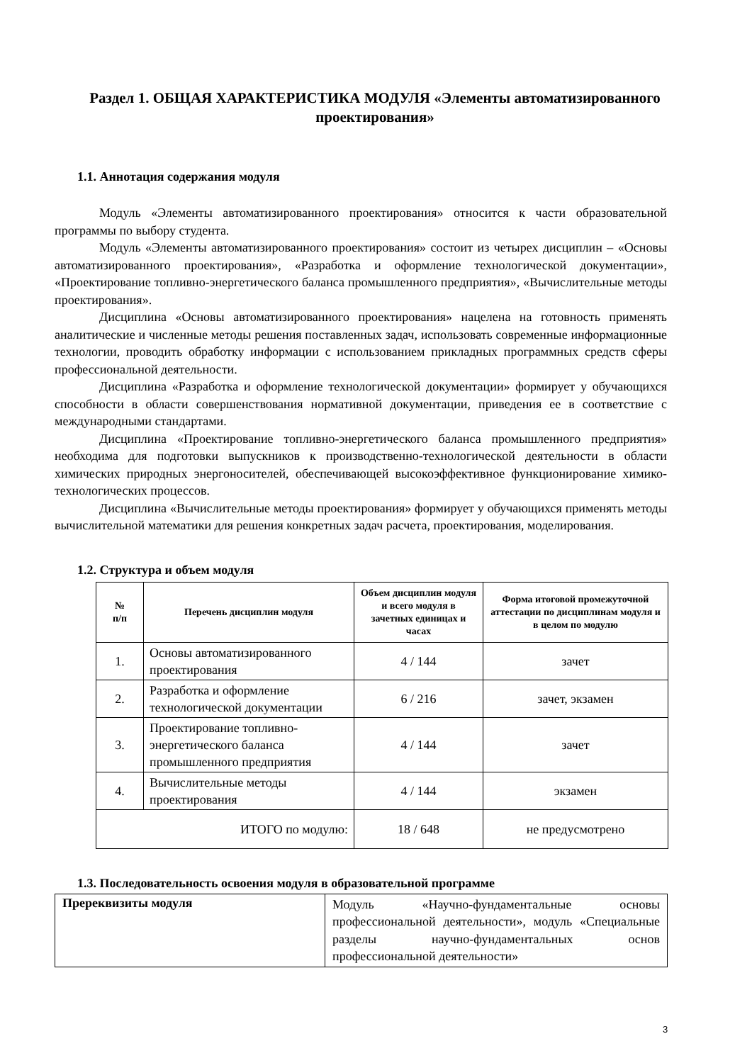Раздел 1. ОБЩАЯ ХАРАКТЕРИСТИКА МОДУЛЯ «Элементы автоматизированного проектирования»
1.1. Аннотация содержания модуля
Модуль «Элементы автоматизированного проектирования» относится к части образовательной программы по выбору студента.
Модуль «Элементы автоматизированного проектирования» состоит из четырех дисциплин – «Основы автоматизированного проектирования», «Разработка и оформление технологической документации», «Проектирование топливно-энергетического баланса промышленного предприятия», «Вычислительные методы проектирования».
Дисциплина «Основы автоматизированного проектирования» нацелена на готовность применять аналитические и численные методы решения поставленных задач, использовать современные информационные технологии, проводить обработку информации с использованием прикладных программных средств сферы профессиональной деятельности.
Дисциплина «Разработка и оформление технологической документации» формирует у обучающихся способности в области совершенствования нормативной документации, приведения ее в соответствие с международными стандартами.
Дисциплина «Проектирование топливно-энергетического баланса промышленного предприятия» необходима для подготовки выпускников к производственно-технологической деятельности в области химических природных энергоносителей, обеспечивающей высокоэффективное функционирование химико-технологических процессов.
Дисциплина «Вычислительные методы проектирования» формирует у обучающихся применять методы вычислительной математики для решения конкретных задач расчета, проектирования, моделирования.
1.2. Структура и объем модуля
| № п/п | Перечень дисциплин модуля | Объем дисциплин модуля и всего модуля в зачетных единицах и часах | Форма итоговой промежуточной аттестации по дисциплинам модуля и в целом по модулю |
| --- | --- | --- | --- |
| 1. | Основы автоматизированного проектирования | 4 / 144 | зачет |
| 2. | Разработка и оформление технологической документации | 6 / 216 | зачет, экзамен |
| 3. | Проектирование топливно-энергетического баланса промышленного предприятия | 4 / 144 | зачет |
| 4. | Вычислительные методы проектирования | 4 / 144 | экзамен |
| ИТОГО по модулю: | | 18 / 648 | не предусмотрено |
1.3. Последовательность освоения модуля в образовательной программе
| Пререквизиты модуля | Модуль «Научно-фундаментальные основы профессиональной деятельности», модуль «Специальные разделы научно-фундаментальных основ профессиональной деятельности» |
3